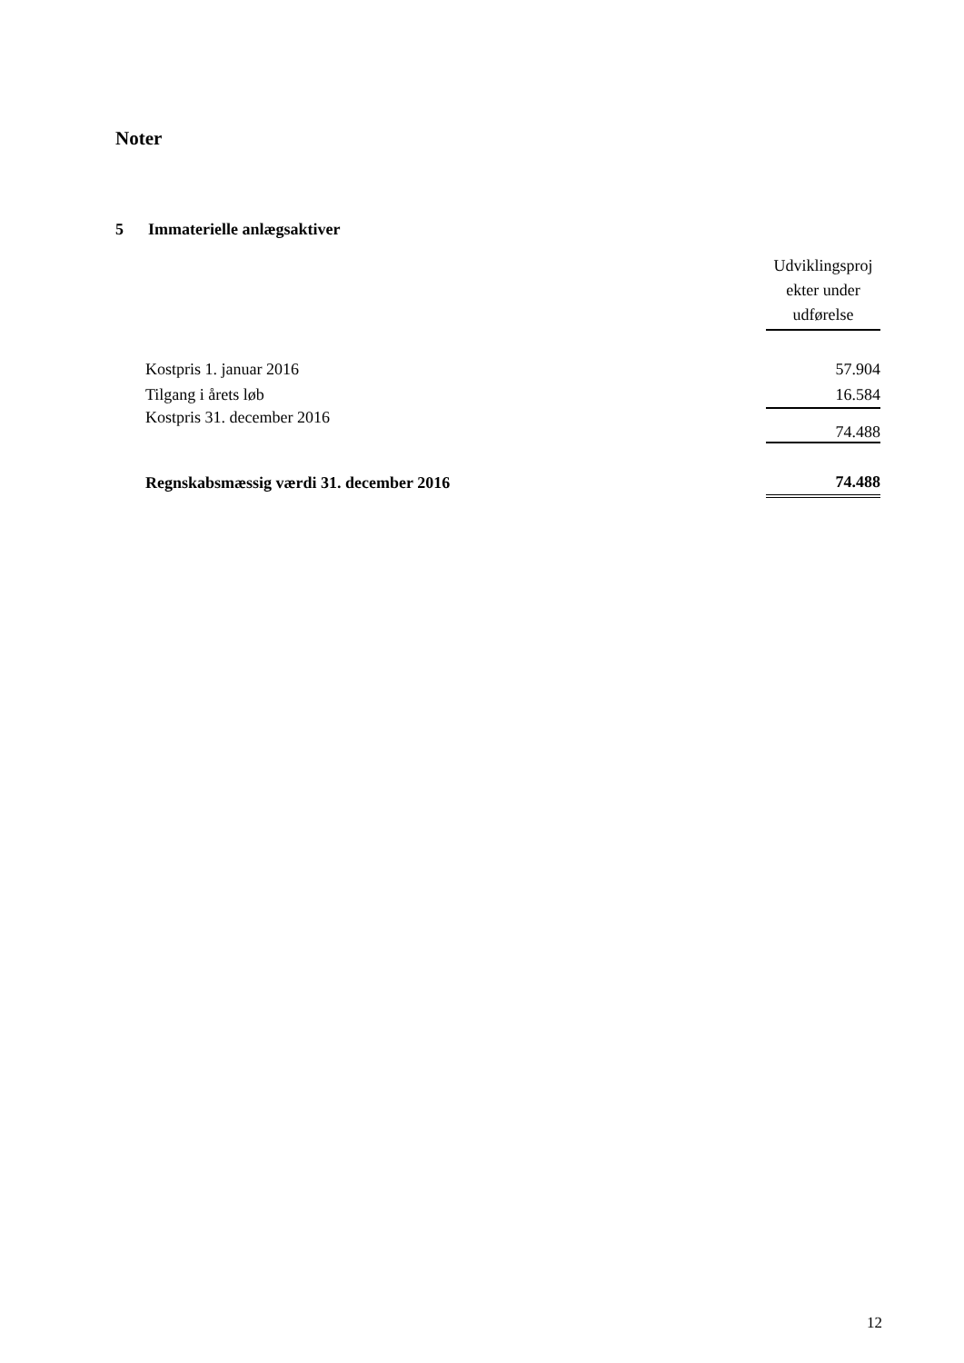Noter
5 Immaterielle anlægsaktiver
| | Udviklingsproj ekter under udførelse |
| Kostpris 1. januar 2016 | 57.904 |
| Tilgang i årets løb | 16.584 |
| Kostpris 31. december 2016 | 74.488 |
| Regnskabsmæssig værdi 31. december 2016 | 74.488 |
12